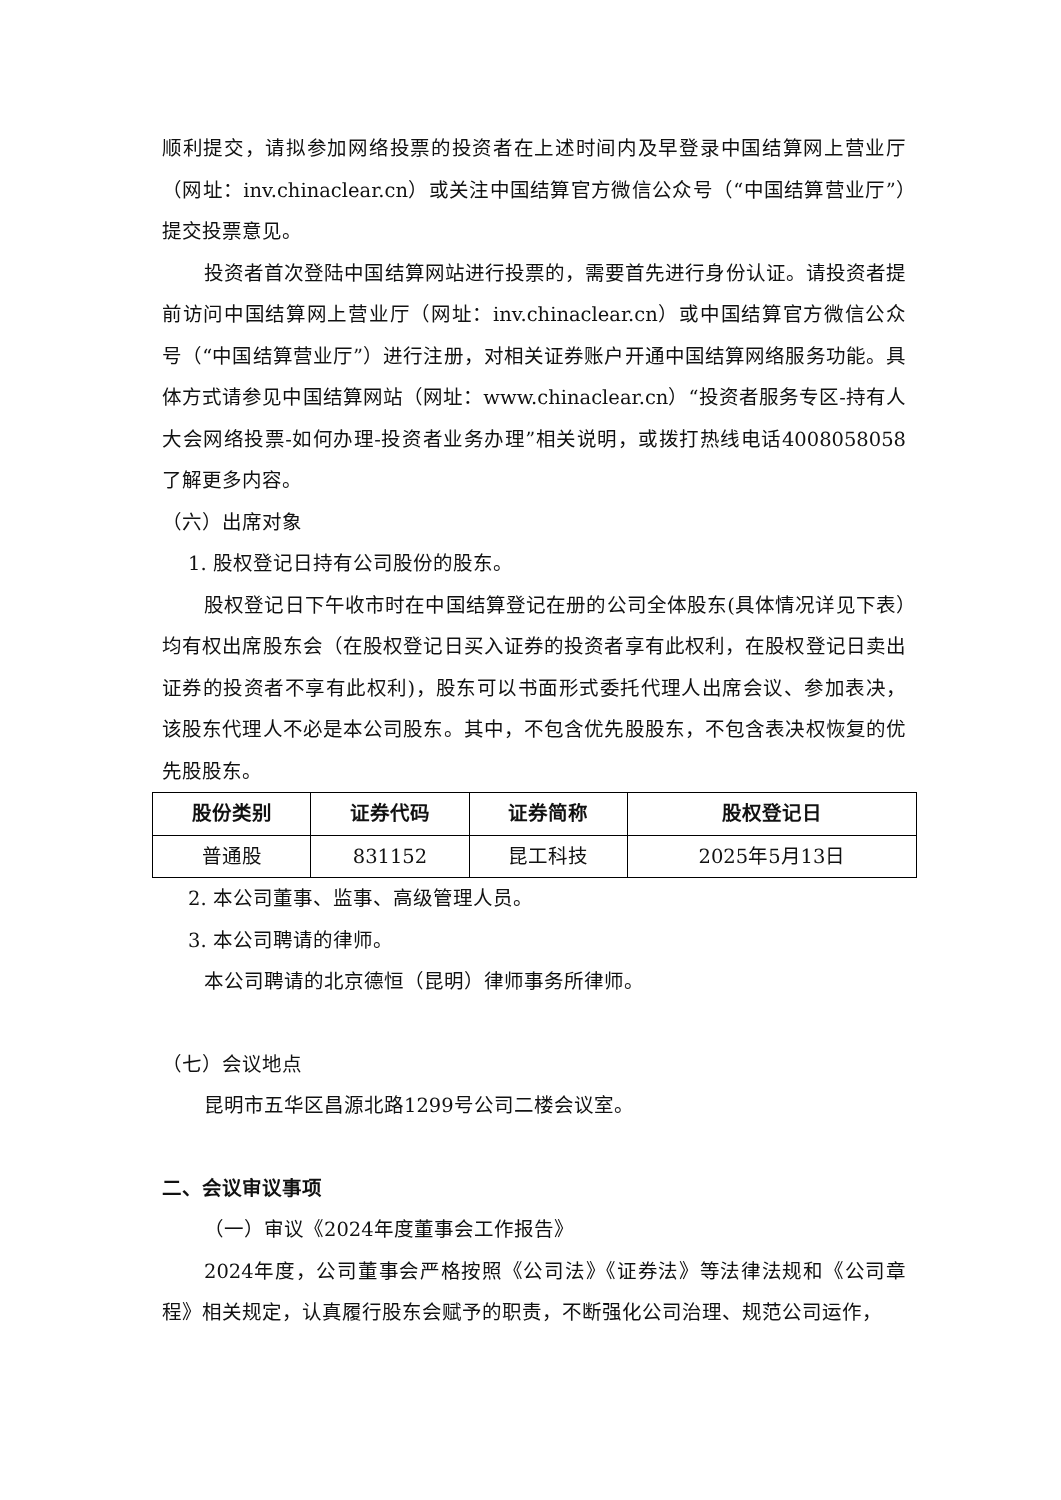顺利提交，请拟参加网络投票的投资者在上述时间内及早登录中国结算网上营业厅（网址：inv.chinaclear.cn）或关注中国结算官方微信公众号（“中国结算营业厅”）提交投票意见。
投资者首次登陆中国结算网站进行投票的，需要首先进行身份认证。请投资者提前访问中国结算网上营业厅（网址：inv.chinaclear.cn）或中国结算官方微信公众号（“中国结算营业厅”）进行注册，对相关证券账户开通中国结算网络服务功能。具体方式请参见中国结算网站（网址：www.chinaclear.cn）“投资者服务专区-持有人大会网络投票-如何办理-投资者业务办理”相关说明，或拨打热线电话4008058058了解更多内容。
（六）出席对象
1. 股权登记日持有公司股份的股东。
股权登记日下午收市时在中国结算登记在册的公司全体股东(具体情况详见下表）均有权出席股东会（在股权登记日买入证券的投资者享有此权利，在股权登记日卖出证券的投资者不享有此权利)，股东可以书面形式委托代理人出席会议、参加表决，该股东代理人不必是本公司股东。其中，不包含优先股股东，不包含表决权恢复的优先股股东。
| 股份类别 | 证券代码 | 证券简称 | 股权登记日 |
| --- | --- | --- | --- |
| 普通股 | 831152 | 昆工科技 | 2025年5月13日 |
2. 本公司董事、监事、高级管理人员。
3. 本公司聘请的律师。
本公司聘请的北京德恒（昆明）律师事务所律师。
（七）会议地点
昆明市五华区昌源北路1299号公司二楼会议室。
二、会议审议事项
（一）审议《2024年度董事会工作报告》
2024年度，公司董事会严格按照《公司法》《证券法》等法律法规和《公司章程》相关规定，认真履行股东会赋予的职责，不断强化公司治理、规范公司运作，